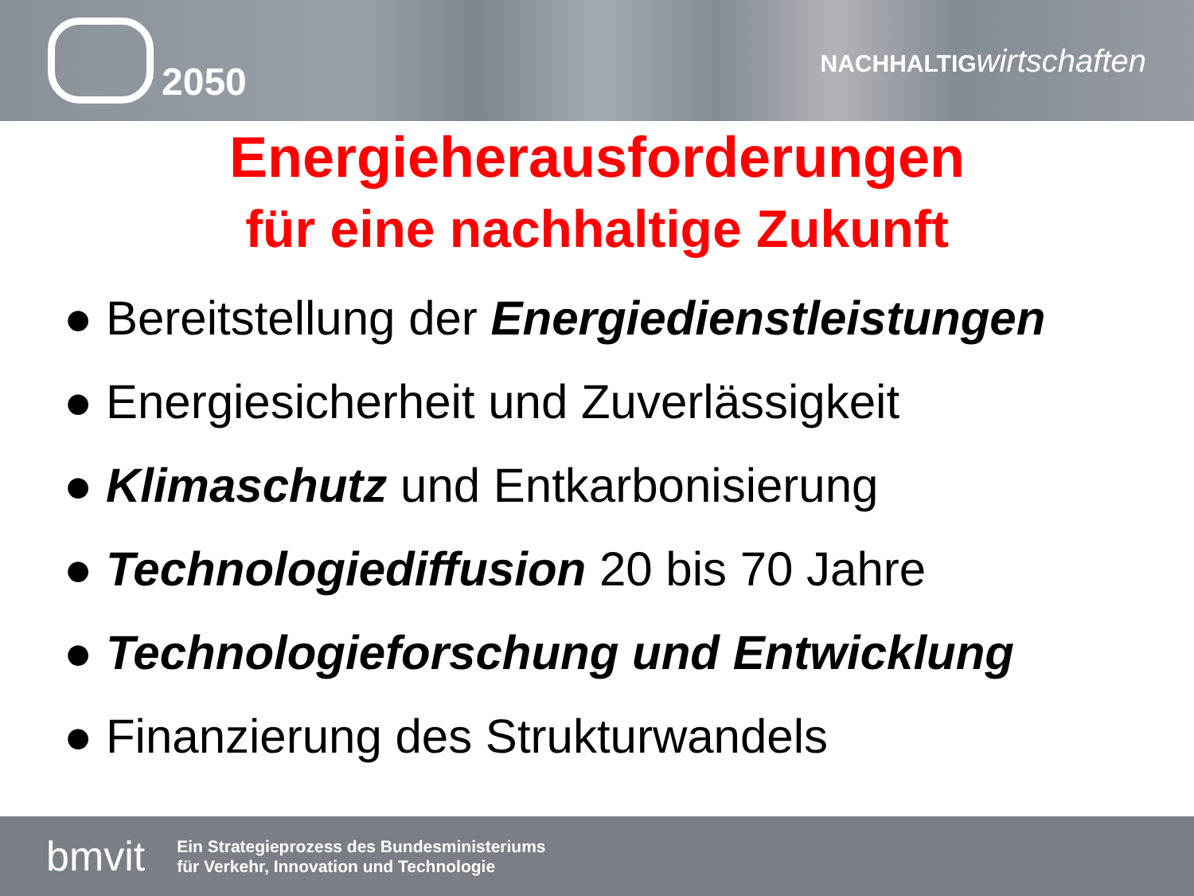e
2050
NACHHALTIG wirtschaften
Energieherausforderungen
für eine nachhaltige Zukunft
● Bereitstellung der Energiedienstleistungen
● Energiesicherheit und Zuverlässigkeit
● Klimaschutz und Entkarbonisierung
● Technologiediffusion 20 bis 70 Jahre
● Technologieforschung und Entwicklung
● Finanzierung des Strukturwandels
bmvit
Ein Strategieprozess des Bundesministeriums
für Verkehr, Innovation und Technologie